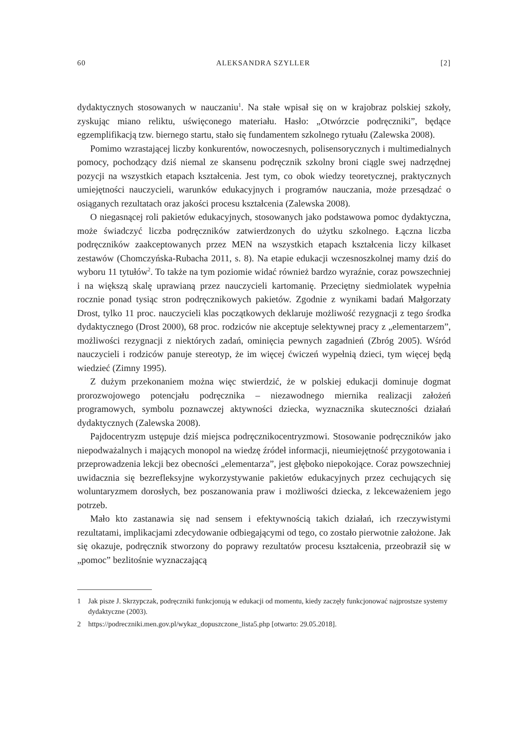60 ALEKSANDRA SZYLLER [2]
dydaktycznych stosowanych w nauczaniu<sup>1</sup>. Na stałe wpisał się on w krajobraz polskiej szkoły, zyskując miano reliktu, uświęconego materiału. Hasło: „Otwórzcie podręczniki”, będące egzemplifikacją tzw. biernego startu, stało się fundamentem szkolnego rytuału (Zalewska 2008).
Pomimo wzrastającej liczby konkurentów, nowoczesnych, polisensorycznych i multimedialnych pomocy, pochodzący dziś niemal ze skansenu podręcznik szkolny broni ciągle swej nadrzędnej pozycji na wszystkich etapach kształcenia. Jest tym, co obok wiedzy teoretycznej, praktycznych umiejętności nauczycieli, warunków edukacyjnych i programów nauczania, może przesądzać o osiąganych rezultatach oraz jakości procesu kształcenia (Zalewska 2008).
O niegasnącej roli pakietów edukacyjnych, stosowanych jako podstawowa pomoc dydaktyczna, może świadczyć liczba podręczników zatwierdzonych do użytku szkolnego. Łączna liczba podręczników zaakceptowanych przez MEN na wszystkich etapach kształcenia liczy kilkaset zestawów (Chomczyńska-Rubacha 2011, s. 8). Na etapie edukacji wczesnoszkolnej mamy dziś do wyboru 11 tytułów<sup>2</sup>. To także na tym poziomie widać również bardzo wyraźnie, coraz powszechniej i na większą skalę uprawianą przez nauczycieli kartomanię. Przeciętny siedmiolatek wypełnia rocznie ponad tysiąc stron podręcznikowych pakietów. Zgodnie z wynikami badań Małgorzaty Drost, tylko 11 proc. nauczycieli klas początkowych deklaruje możliwość rezygnacji z tego środka dydaktycznego (Drost 2000), 68 proc. rodziców nie akceptuje selektywnej pracy z „elementarzem”, możliwości rezygnacji z niektórych zadań, ominięcia pewnych zagadnień (Zbróg 2005). Wśród nauczycieli i rodziców panuje stereotyp, że im więcej ćwiczeń wypełnią dzieci, tym więcej będą wiedzieć (Zimny 1995).
Z dużym przekonaniem można więc stwierdzić, że w polskiej edukacji dominuje dogmat prorozwojowego potencjału podręcznika – niezawodnego miernika realizacji założeń programowych, symbolu poznawczej aktywności dziecka, wyznacznika skuteczności działań dydaktycznych (Zalewska 2008).
Pajdocentryzm ustępuje dziś miejsca podręcznikocentryzmowi. Stosowanie podręczników jako niepodważalnych i mających monopol na wiedzę źródeł informacji, nieumiejętność przygotowania i przeprowadzenia lekcji bez obecności „elementarza”, jest głęboko niepokojące. Coraz powszechniej uwidacznia się bezrefleksyjne wykorzystywanie pakietów edukacyjnych przez cechujących się woluntaryzmem dorosłych, bez poszanowania praw i możliwości dziecka, z lekceważeniem jego potrzeb.
Mało kto zastanawia się nad sensem i efektywnością takich działań, ich rzeczywistymi rezultatami, implikacjami zdecydowanie odbiegającymi od tego, co zostało pierwotnie założone. Jak się okazuje, podręcznik stworzony do poprawy rezultatów procesu kształcenia, przeobraził się w „pomoc” bezlitośnie wyznaczającą
1 Jak pisze J. Skrzypczak, podręczniki funkcjonują w edukacji od momentu, kiedy zaczęły funkcjonować najprostsze systemy dydaktyczne (2003).
2 https://podreczniki.men.gov.pl/wykaz_dopuszczone_lista5.php [otwarto: 29.05.2018].